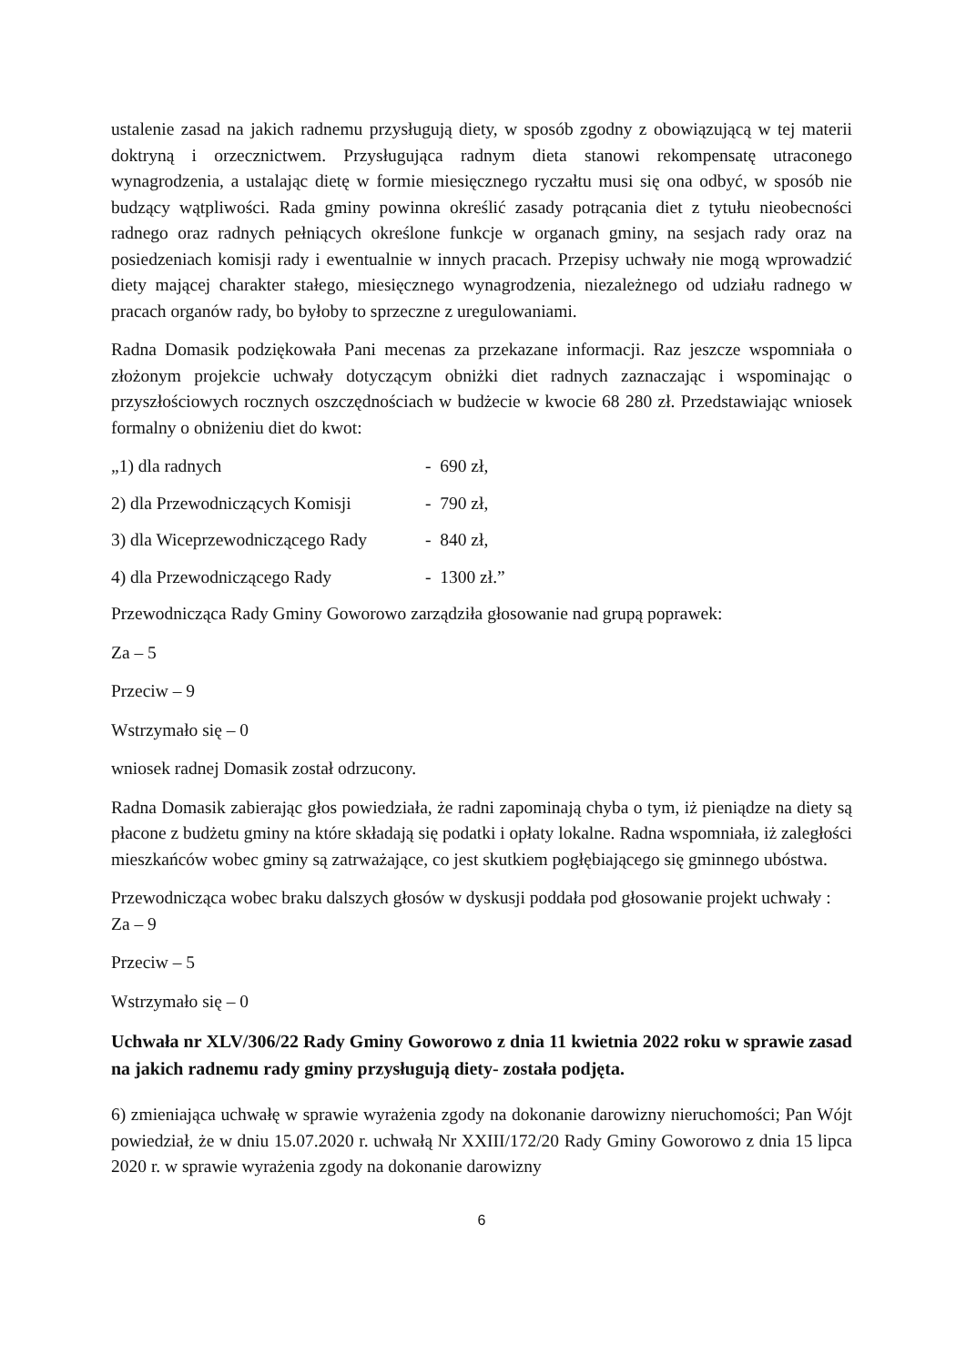ustalenie zasad na jakich radnemu przysługują diety, w sposób zgodny z obowiązującą w tej materii doktryną i orzecznictwem. Przysługująca radnym dieta stanowi rekompensatę utraconego wynagrodzenia, a ustalając dietę w formie miesięcznego ryczałtu musi się ona odbyć, w sposób nie budzący wątpliwości. Rada gminy powinna określić zasady potrącania diet z tytułu nieobecności radnego oraz radnych pełniących określone funkcje w organach gminy, na sesjach rady oraz na posiedzeniach komisji rady i ewentualnie w innych pracach. Przepisy uchwały nie mogą wprowadzić diety mającej charakter stałego, miesięcznego wynagrodzenia, niezależnego od udziału radnego w pracach organów rady, bo byłoby to sprzeczne z uregulowaniami.
Radna Domasik podziękowała Pani mecenas za przekazane informacji. Raz jeszcze wspomniała o złożonym projekcie uchwały dotyczącym obniżki diet radnych zaznaczając i wspominając o przyszłościowych rocznych oszczędnościach w budżecie w kwocie 68 280 zł. Przedstawiając wniosek formalny o obniżeniu diet do kwot:
„1) dla radnych - 690 zł,
2) dla Przewodniczących Komisji - 790 zł,
3) dla Wiceprzewodniczącego Rady - 840 zł,
4) dla Przewodniczącego Rady - 1300 zł.”
Przewodnicząca Rady Gminy Goworowo zarządziła głosowanie nad grupą poprawek:
Za – 5
Przeciw – 9
Wstrzymało się – 0
wniosek radnej Domasik został odrzucony.
Radna Domasik zabierając głos powiedziała, że radni zapominają chyba o tym, iż pieniądze na diety są płacone z budżetu gminy na które składają się podatki i opłaty lokalne. Radna wspomniała, iż zaległości mieszkańców wobec gminy są zatrważające, co jest skutkiem pogłębiającego się gminnego ubóstwa.
Przewodnicząca wobec braku dalszych głosów w dyskusji poddała pod głosowanie projekt uchwały :
Za – 9
Przeciw – 5
Wstrzymało się – 0
Uchwała nr XLV/306/22 Rady Gminy Goworowo z dnia 11 kwietnia 2022 roku w sprawie zasad na jakich radnemu rady gminy przysługują diety- została podjęta.
6) zmieniająca uchwałę w sprawie wyrażenia zgody na dokonanie darowizny nieruchomości; Pan Wójt powiedział, że w dniu 15.07.2020 r. uchwałą Nr XXIII/172/20 Rady Gminy Goworowo z dnia 15 lipca 2020 r. w sprawie wyrażenia zgody na dokonanie darowizny
6